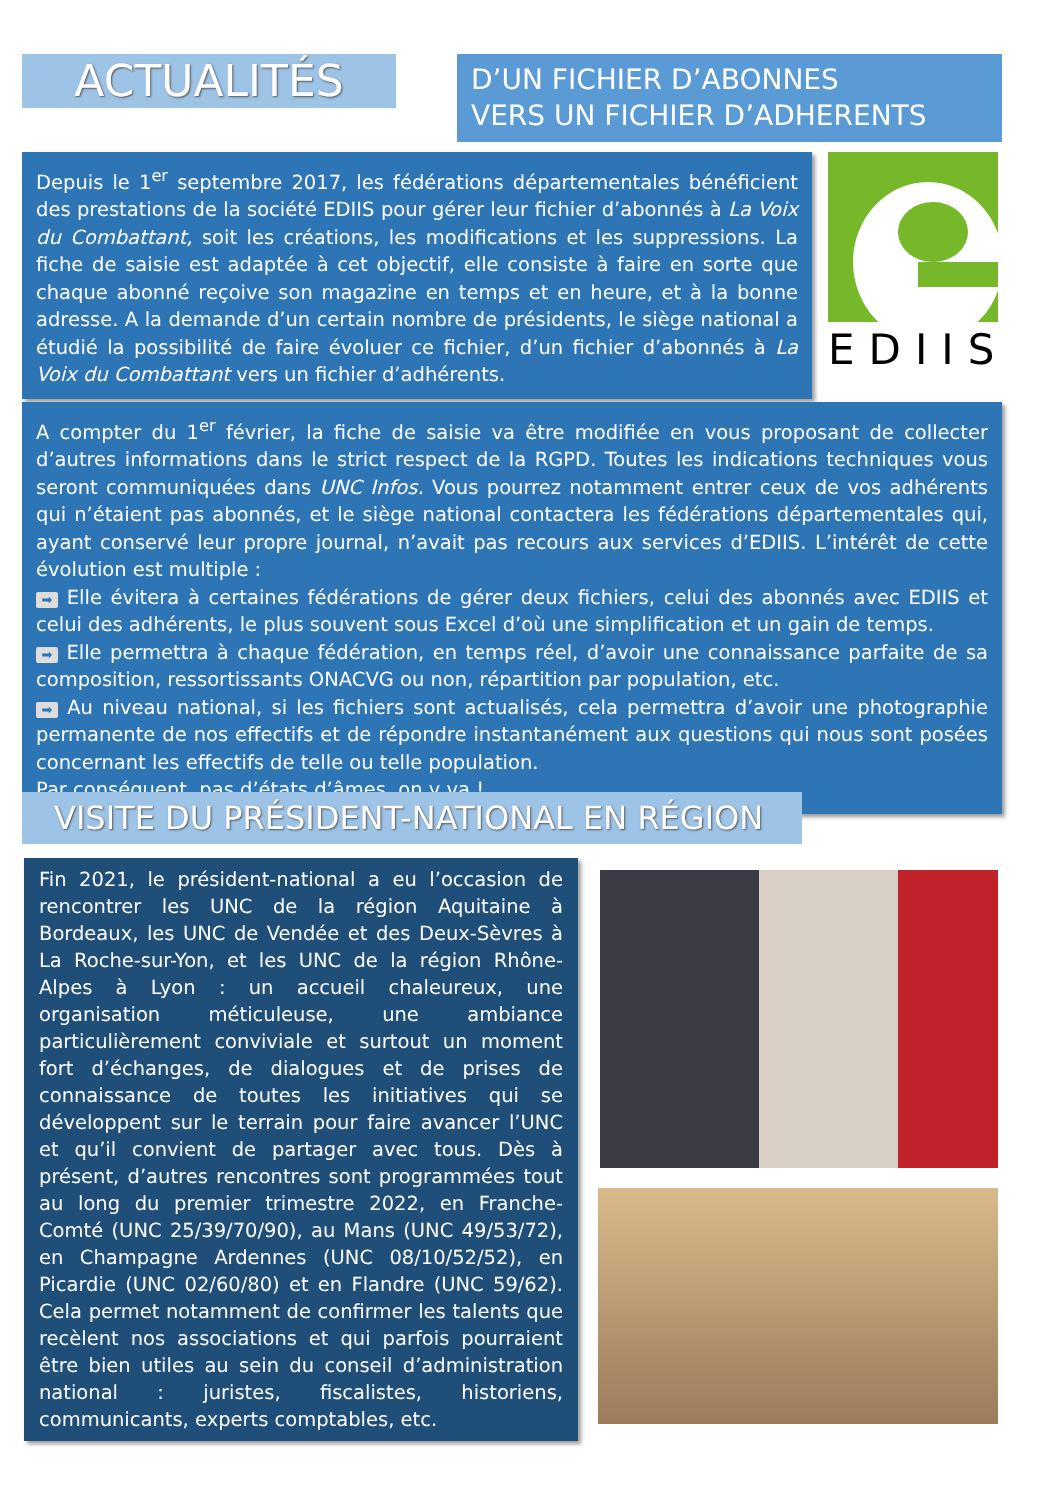ACTUALITÉS
D’UN FICHIER D’ABONNES
VERS UN FICHIER D’ADHERENTS
Depuis le 1<sup>er</sup> septembre 2017, les fédérations départementales bénéficient des prestations de la société EDIIS pour gérer leur fichier d’abonnés à La Voix du Combattant, soit les créations, les modifications et les suppressions. La fiche de saisie est adaptée à cet objectif, elle consiste à faire en sorte que chaque abonné reçoive son magazine en temps et en heure, et à la bonne adresse. A la demande d’un certain nombre de présidents, le siège national a étudié la possibilité de faire évoluer ce fichier, d’un fichier d’abonnés à La Voix du Combattant vers un fichier d’adhérents.
EDIIS
A compter du 1<sup>er</sup> février, la fiche de saisie va être modifiée en vous proposant de collecter d’autres informations dans le strict respect de la RGPD. Toutes les indications techniques vous seront communiquées dans UNC Infos. Vous pourrez notamment entrer ceux de vos adhérents qui n’étaient pas abonnés, et le siège national contactera les fédérations départementales qui, ayant conservé leur propre journal, n’avait pas recours aux services d’EDIIS. L’intérêt de cette évolution est multiple :
➡ Elle évitera à certaines fédérations de gérer deux fichiers, celui des abonnés avec EDIIS et celui des adhérents, le plus souvent sous Excel d’où une simplification et un gain de temps.
➡ Elle permettra à chaque fédération, en temps réel, d’avoir une connaissance parfaite de sa composition, ressortissants ONACVG ou non, répartition par population, etc.
➡ Au niveau national, si les fichiers sont actualisés, cela permettra d’avoir une photographie permanente de nos effectifs et de répondre instantanément aux questions qui nous sont posées concernant les effectifs de telle ou telle population.
Par conséquent, pas d’états d’âmes, on y va !
VISITE DU PRÉSIDENT-NATIONAL EN RÉGION
Fin 2021, le président-national a eu l’occasion de rencontrer les UNC de la région Aquitaine à Bordeaux, les UNC de Vendée et des Deux-Sèvres à La Roche-sur-Yon, et les UNC de la région Rhône-Alpes à Lyon : un accueil chaleureux, une organisation méticuleuse, une ambiance particulièrement conviviale et surtout un moment fort d’échanges, de dialogues et de prises de connaissance de toutes les initiatives qui se développent sur le terrain pour faire avancer l’UNC et qu’il convient de partager avec tous. Dès à présent, d’autres rencontres sont programmées tout au long du premier trimestre 2022, en Franche-Comté (UNC 25/39/70/90), au Mans (UNC 49/53/72), en Champagne Ardennes (UNC 08/10/52/52), en Picardie (UNC 02/60/80) et en Flandre (UNC 59/62). Cela permet notamment de confirmer les talents que recèlent nos associations et qui parfois pourraient être bien utiles au sein du conseil d’administration national : juristes, fiscalistes, historiens, communicants, experts comptables, etc.